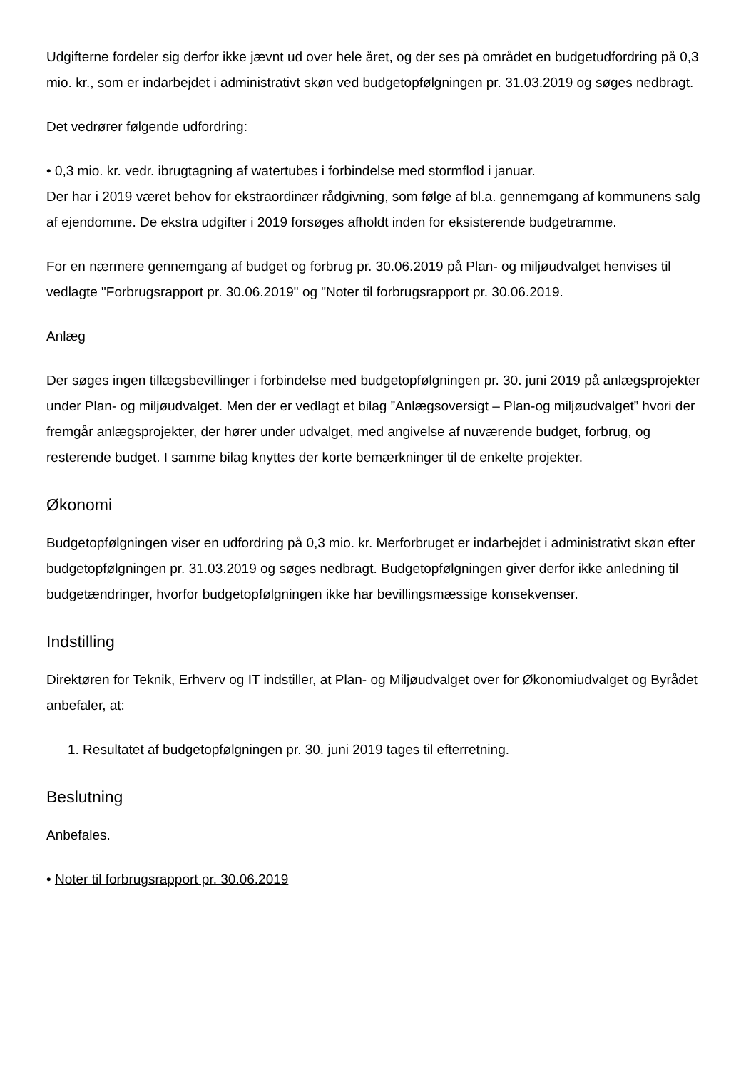Udgifterne fordeler sig derfor ikke jævnt ud over hele året, og der ses på området en budgetudfordring på 0,3 mio. kr., som er indarbejdet i administrativt skøn ved budgetopfølgningen pr. 31.03.2019 og søges nedbragt.
Det vedrører følgende udfordring:
• 0,3 mio. kr. vedr. ibrugtagning af watertubes i forbindelse med stormflod i januar.
Der har i 2019 været behov for ekstraordinær rådgivning, som følge af bl.a. gennemgang af kommunens salg af ejendomme. De ekstra udgifter i 2019 forsøges afholdt inden for eksisterende budgetramme.
For en nærmere gennemgang af budget og forbrug pr. 30.06.2019 på Plan- og miljøudvalget henvises til vedlagte "Forbrugsrapport pr. 30.06.2019" og "Noter til forbrugsrapport pr. 30.06.2019.
Anlæg
Der søges ingen tillægsbevillinger i forbindelse med budgetopfølgningen pr. 30. juni 2019 på anlægsprojekter under Plan- og miljøudvalget. Men der er vedlagt et bilag ”Anlægsoversigt – Plan-og miljøudvalget” hvori der fremgår anlægsprojekter, der hører under udvalget, med angivelse af nuværende budget, forbrug, og resterende budget. I samme bilag knyttes der korte bemærkninger til de enkelte projekter.
Økonomi
Budgetopfølgningen viser en udfordring på 0,3 mio. kr. Merforbruget er indarbejdet i administrativt skøn efter budgetopfølgningen pr. 31.03.2019 og søges nedbragt. Budgetopfølgningen giver derfor ikke anledning til budgetændringer, hvorfor budgetopfølgningen ikke har bevillingsmæssige konsekvenser.
Indstilling
Direktøren for Teknik, Erhverv og IT indstiller, at Plan- og Miljøudvalget over for Økonomiudvalget og Byrådet anbefaler, at:
1. Resultatet af budgetopfølgningen pr. 30. juni 2019 tages til efterretning.
Beslutning
Anbefales.
• Noter til forbrugsrapport pr. 30.06.2019